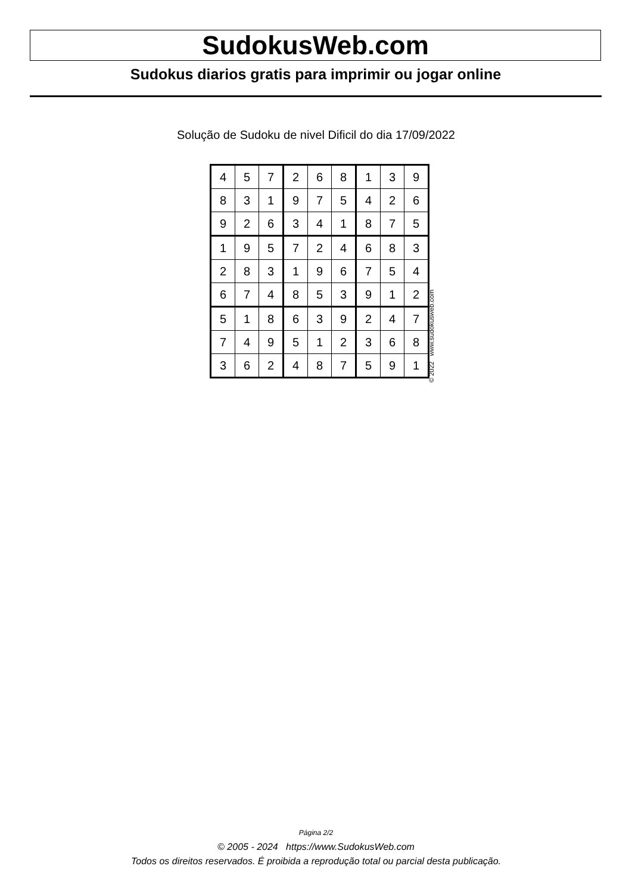SudokusWeb.com
Sudokus diarios gratis para imprimir ou jogar online
Solução de Sudoku de nivel Dificil do dia 17/09/2022
| 4 | 5 | 7 | 2 | 6 | 8 | 1 | 3 | 9 |
| 8 | 3 | 1 | 9 | 7 | 5 | 4 | 2 | 6 |
| 9 | 2 | 6 | 3 | 4 | 1 | 8 | 7 | 5 |
| 1 | 9 | 5 | 7 | 2 | 4 | 6 | 8 | 3 |
| 2 | 8 | 3 | 1 | 9 | 6 | 7 | 5 | 4 |
| 6 | 7 | 4 | 8 | 5 | 3 | 9 | 1 | 2 |
| 5 | 1 | 8 | 6 | 3 | 9 | 2 | 4 | 7 |
| 7 | 4 | 9 | 5 | 1 | 2 | 3 | 6 | 8 |
| 3 | 6 | 2 | 4 | 8 | 7 | 5 | 9 | 1 |
© 2022 www.sudokusweb.com
Página 2/2
© 2005 - 2024 https://www.SudokusWeb.com
Todos os direitos reservados. É proibida a reprodução total ou parcial desta publicação.